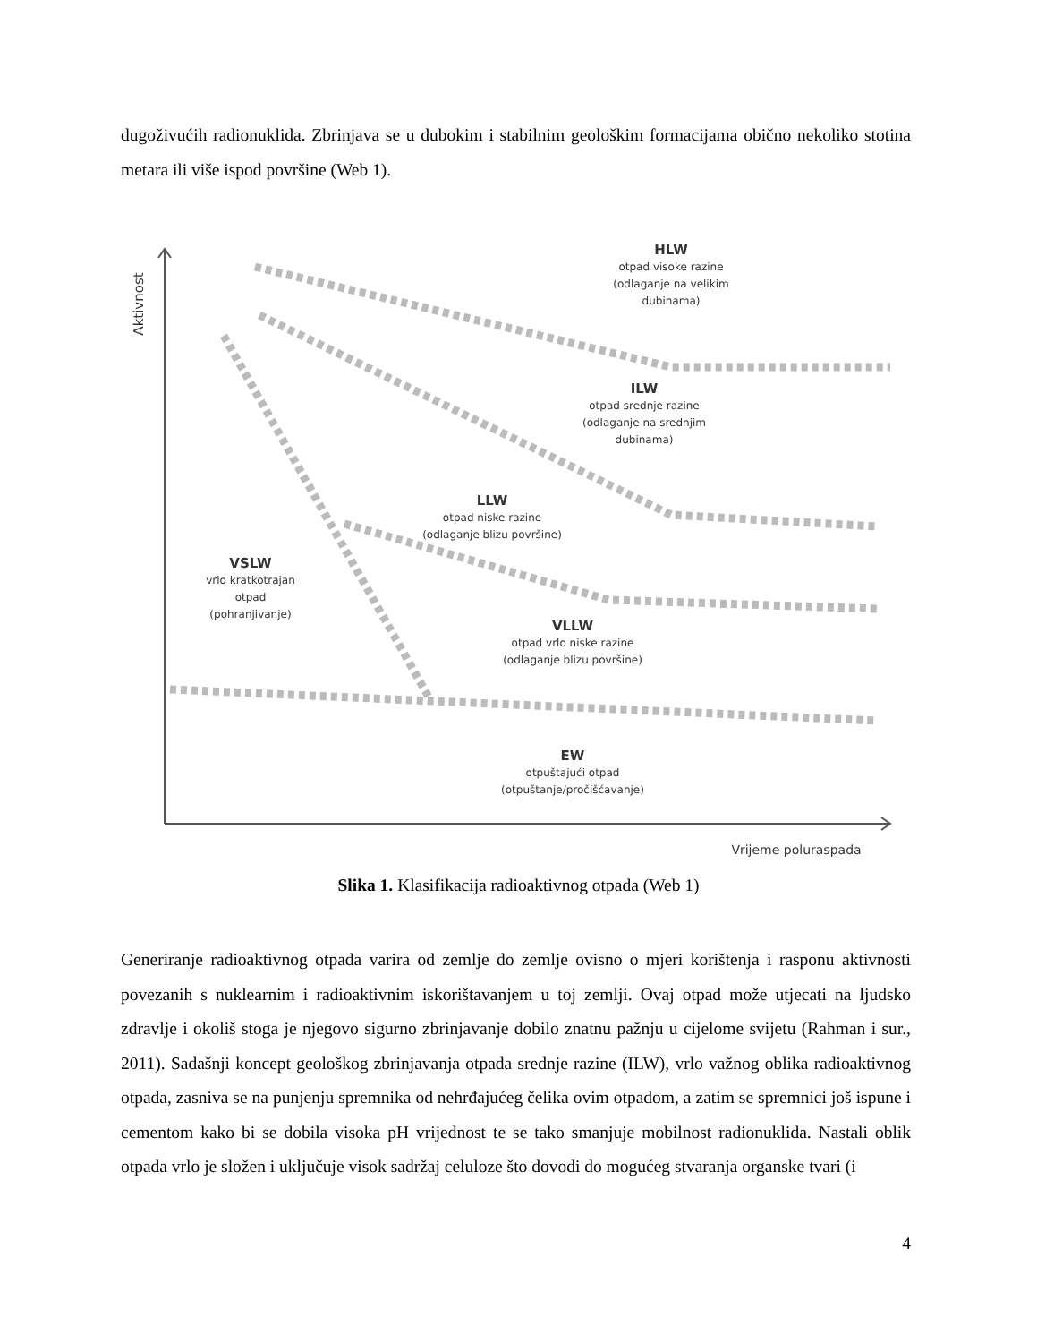dugoživućih radionuklida. Zbrinjava se u dubokim i stabilnim geološkim formacijama obično nekoliko stotina metara ili više ispod površine (Web 1).
HLW
otpad visoke razine
(odlaganje na velikim
dubinama)
ILW
otpad srednje razine
(odlaganje na srednjim
dubinama)
LLW
otpad niske razine
(odlaganje blizu površine)
VSLW
vrlo kratkotrajan
otpad
(pohranjivanje)
VLLW
otpad vrlo niske razine
(odlaganje blizu površine)
EW
otpuštajući otpad
(otpuštanje/pročišćavanje)
Vrijeme poluraspada
Aktivnost
Slika 1. Klasifikacija radioaktivnog otpada (Web 1)
Generiranje radioaktivnog otpada varira od zemlje do zemlje ovisno o mjeri korištenja i rasponu aktivnosti povezanih s nuklearnim i radioaktivnim iskorištavanjem u toj zemlji. Ovaj otpad može utjecati na ljudsko zdravlje i okoliš stoga je njegovo sigurno zbrinjavanje dobilo znatnu pažnju u cijelome svijetu (Rahman i sur., 2011). Sadašnji koncept geološkog zbrinjavanja otpada srednje razine (ILW), vrlo važnog oblika radioaktivnog otpada, zasniva se na punjenju spremnika od nehrđajućeg čelika ovim otpadom, a zatim se spremnici još ispune i cementom kako bi se dobila visoka pH vrijednost te se tako smanjuje mobilnost radionuklida. Nastali oblik otpada vrlo je složen i uključuje visok sadržaj celuloze što dovodi do mogućeg stvaranja organske tvari (i
4